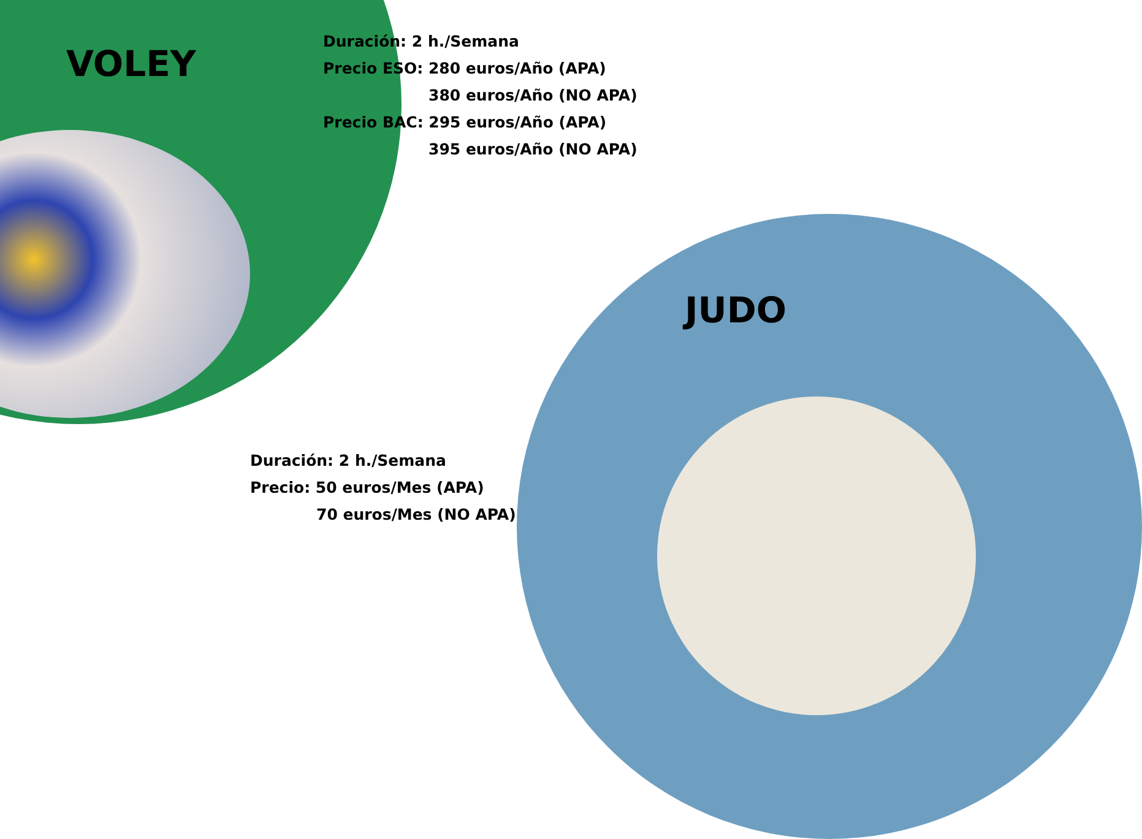VOLEY
Duración: 2 h./Semana
Precio ESO: 280 euros/Año (APA)
380 euros/Año (NO APA)
Precio BAC: 295 euros/Año (APA)
395 euros/Año (NO APA)
JUDO
Duración: 2 h./Semana
Precio: 50 euros/Mes (APA)
70 euros/Mes (NO APA)